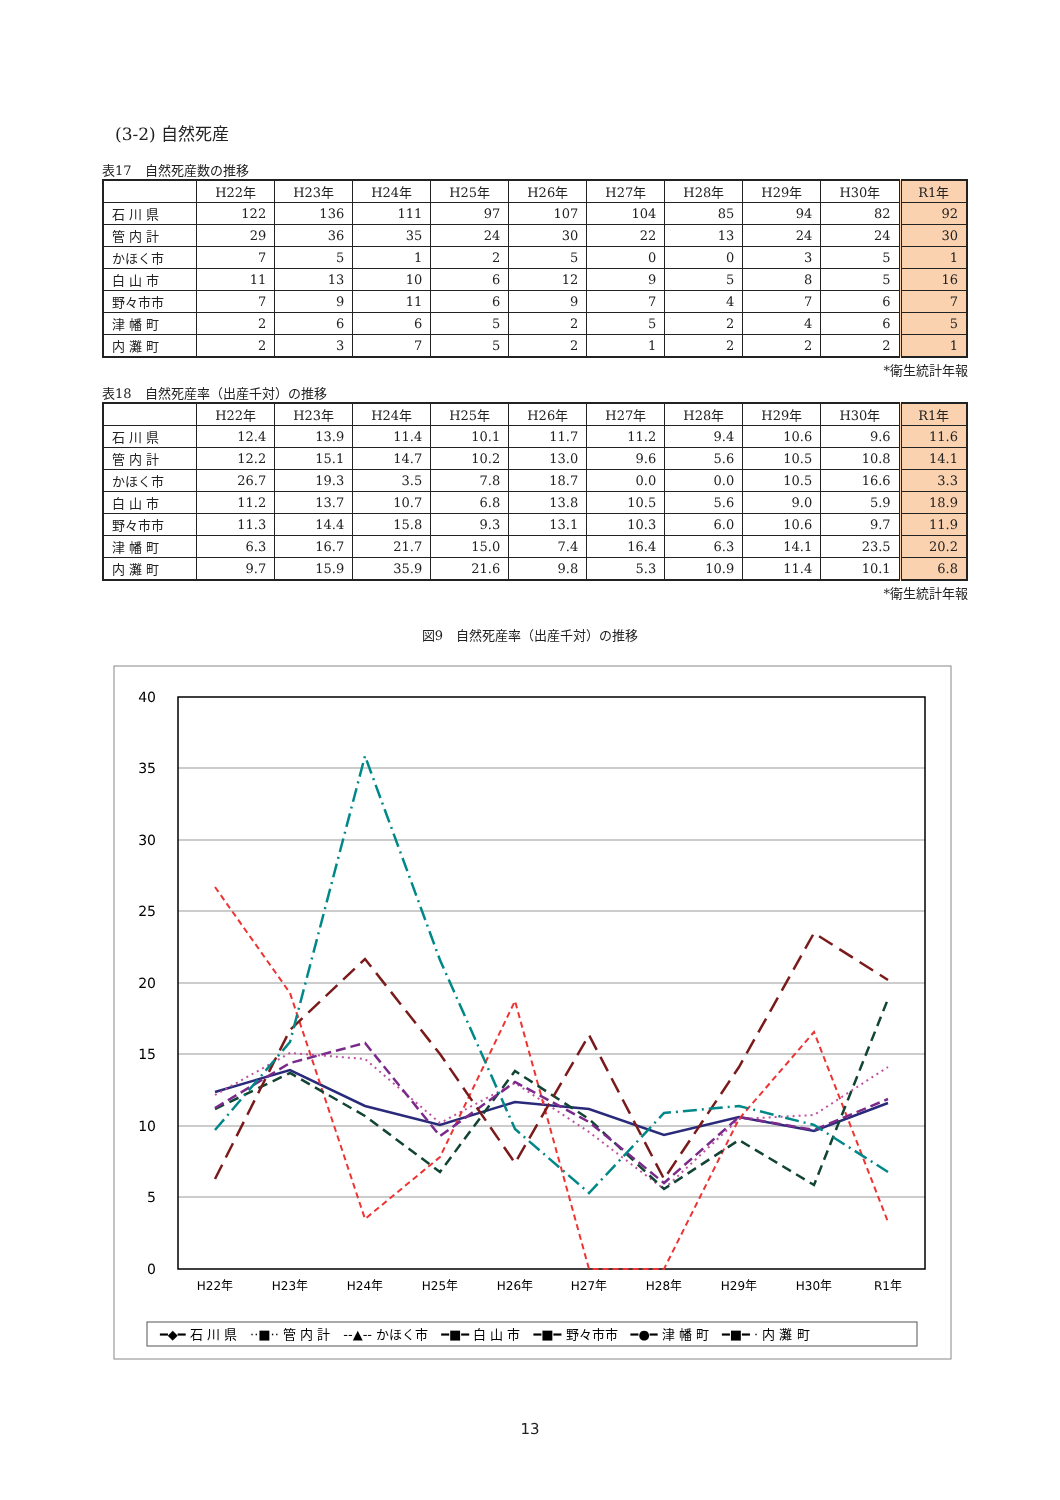(3-2) 自然死産
表17　自然死産数の推移
| | H22年 | H23年 | H24年 | H25年 | H26年 | H27年 | H28年 | H29年 | H30年 | R1年 |
| --- | --- | --- | --- | --- | --- | --- | --- | --- | --- | --- |
| 石 川 県 | 122 | 136 | 111 | 97 | 107 | 104 | 85 | 94 | 82 | 92 |
| 管 内 計 | 29 | 36 | 35 | 24 | 30 | 22 | 13 | 24 | 24 | 30 |
| かほく市 | 7 | 5 | 1 | 2 | 5 | 0 | 0 | 3 | 5 | 1 |
| 白 山 市 | 11 | 13 | 10 | 6 | 12 | 9 | 5 | 8 | 5 | 16 |
| 野々市市 | 7 | 9 | 11 | 6 | 9 | 7 | 4 | 7 | 6 | 7 |
| 津 幡 町 | 2 | 6 | 6 | 5 | 2 | 5 | 2 | 4 | 6 | 5 |
| 内 灘 町 | 2 | 3 | 7 | 5 | 2 | 1 | 2 | 2 | 2 | 1 |
*衛生統計年報
表18　自然死産率（出産千対）の推移
| | H22年 | H23年 | H24年 | H25年 | H26年 | H27年 | H28年 | H29年 | H30年 | R1年 |
| --- | --- | --- | --- | --- | --- | --- | --- | --- | --- | --- |
| 石 川 県 | 12.4 | 13.9 | 11.4 | 10.1 | 11.7 | 11.2 | 9.4 | 10.6 | 9.6 | 11.6 |
| 管 内 計 | 12.2 | 15.1 | 14.7 | 10.2 | 13.0 | 9.6 | 5.6 | 10.5 | 10.8 | 14.1 |
| かほく市 | 26.7 | 19.3 | 3.5 | 7.8 | 18.7 | 0.0 | 0.0 | 10.5 | 16.6 | 3.3 |
| 白 山 市 | 11.2 | 13.7 | 10.7 | 6.8 | 13.8 | 10.5 | 5.6 | 9.0 | 5.9 | 18.9 |
| 野々市市 | 11.3 | 14.4 | 15.8 | 9.3 | 13.1 | 10.3 | 6.0 | 10.6 | 9.7 | 11.9 |
| 津 幡 町 | 6.3 | 16.7 | 21.7 | 15.0 | 7.4 | 16.4 | 6.3 | 14.1 | 23.5 | 20.2 |
| 内 灘 町 | 9.7 | 15.9 | 35.9 | 21.6 | 9.8 | 5.3 | 10.9 | 11.4 | 10.1 | 6.8 |
*衛生統計年報
図9　自然死産率（出産千対）の推移
40
35
30
25
20
15
10
5
0
H22年
H23年
H24年
H25年
H26年
H27年
H28年
H29年
H30年
R1年
━◆━ 石 川 県　··■·· 管 内 計　--▲-- かほく市　━■━ 白 山 市　━■━ 野々市市　━●━ 津 幡 町　━■━ · 内 灘 町
13